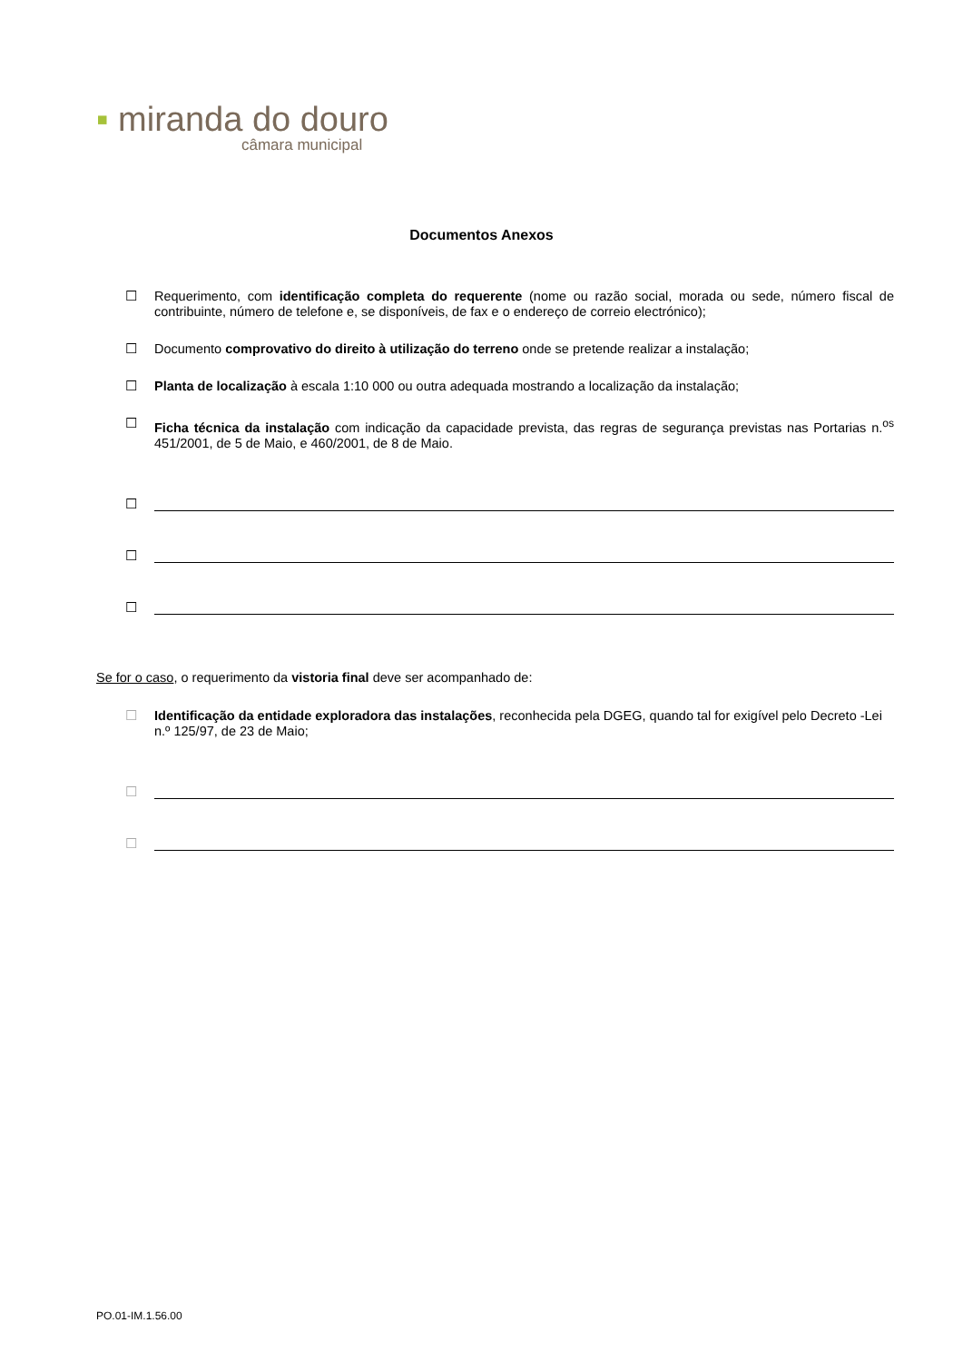▪ miranda do douro
câmara municipal
Documentos Anexos
☐ Requerimento, com identificação completa do requerente (nome ou razão social, morada ou sede, número fiscal de contribuinte, número de telefone e, se disponíveis, de fax e o endereço de correio electrónico);
☐ Documento comprovativo do direito à utilização do terreno onde se pretende realizar a instalação;
☐ Planta de localização à escala 1:10 000 ou outra adequada mostrando a localização da instalação;
☐ Ficha técnica da instalação com indicação da capacidade prevista, das regras de segurança previstas nas Portarias n.<sup>os</sup> 451/2001, de 5 de Maio, e 460/2001, de 8 de Maio.
☐
☐
☐
Se for o caso, o requerimento da vistoria final deve ser acompanhado de:
☐ Identificação da entidade exploradora das instalações, reconhecida pela DGEG, quando tal for exigível pelo Decreto -Lei n.º 125/97, de 23 de Maio;
☐
☐
PO.01-IM.1.56.00